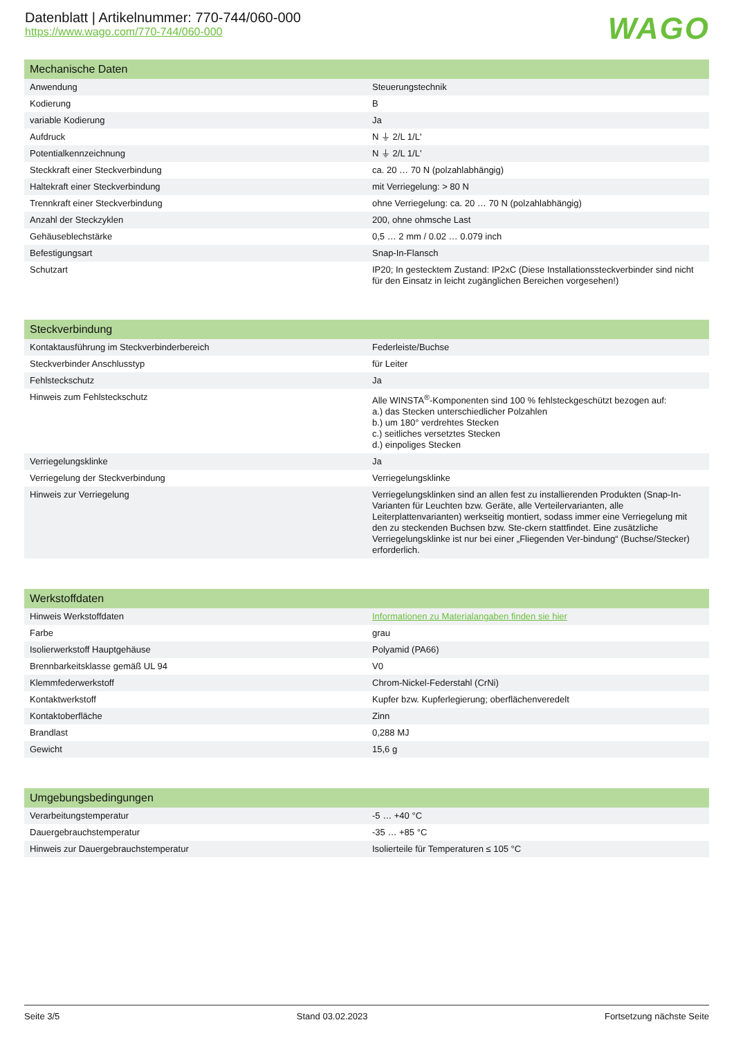Datenblatt | Artikelnummer: 770-744/060-000
https://www.wago.com/770-744/060-000
WAGO
| Mechanische Daten | |
| --- | --- |
| Anwendung | Steuerungstechnik |
| Kodierung | B |
| variable Kodierung | Ja |
| Aufdruck | N ⏚ 2/L 1/L' |
| Potentialkennzeichnung | N ⏚ 2/L 1/L' |
| Steckkraft einer Steckverbindung | ca. 20 … 70 N (polzahlabhängig) |
| Haltekraft einer Steckverbindung | mit Verriegelung: > 80 N |
| Trennkraft einer Steckverbindung | ohne Verriegelung: ca. 20 … 70 N (polzahlabhängig) |
| Anzahl der Steckzyklen | 200, ohne ohmsche Last |
| Gehäuseblechstärke | 0,5 … 2 mm / 0.02 … 0.079 inch |
| Befestigungsart | Snap-In-Flansch |
| Schutzart | IP20; In gestecktem Zustand: IP2xC (Diese Installationssteckverbinder sind nicht für den Einsatz in leicht zugänglichen Bereichen vorgesehen!) |
| Steckverbindung | |
| --- | --- |
| Kontaktausführung im Steckverbinderbereich | Federleiste/Buchse |
| Steckverbinder Anschlusstyp | für Leiter |
| Fehlsteckschutz | Ja |
| Hinweis zum Fehlsteckschutz | Alle WINSTA<sup>®</sup>-Komponenten sind 100 % fehlsteckgeschützt bezogen auf: a.) das Stecken unterschiedlicher Polzahlen b.) um 180° verdrehtes Stecken c.) seitliches versetztes Stecken d.) einpoliges Stecken |
| Verriegelungsklinke | Ja |
| Verriegelung der Steckverbindung | Verriegelungsklinke |
| Hinweis zur Verriegelung | Verriegelungsklinken sind an allen fest zu installierenden Produkten (Snap-In-Varianten für Leuchten bzw. Geräte, alle Verteilervarianten, alle Leiterplattenvarianten) werkseitig montiert, sodass immer eine Verriegelung mit den zu steckenden Buchsen bzw. Ste-ckern stattfindet. Eine zusätzliche Verriegelungsklinke ist nur bei einer „Fliegenden Ver-bindung“ (Buchse/Stecker) erforderlich. |
| Werkstoffdaten | |
| --- | --- |
| Hinweis Werkstoffdaten | Informationen zu Materialangaben finden sie hier |
| Farbe | grau |
| Isolierwerkstoff Hauptgehäuse | Polyamid (PA66) |
| Brennbarkeitsklasse gemäß UL 94 | V0 |
| Klemmfederwerkstoff | Chrom-Nickel-Federstahl (CrNi) |
| Kontaktwerkstoff | Kupfer bzw. Kupferlegierung; oberflächenveredelt |
| Kontaktoberfläche | Zinn |
| Brandlast | 0,288 MJ |
| Gewicht | 15,6 g |
| Umgebungsbedingungen | |
| --- | --- |
| Verarbeitungstemperatur | -5 … +40 °C |
| Dauergebrauchstemperatur | -35 … +85 °C |
| Hinweis zur Dauergebrauchstemperatur | Isolierteile für Temperaturen ≤ 105 °C |
Seite 3/5 Stand 03.02.2023 Fortsetzung nächste Seite